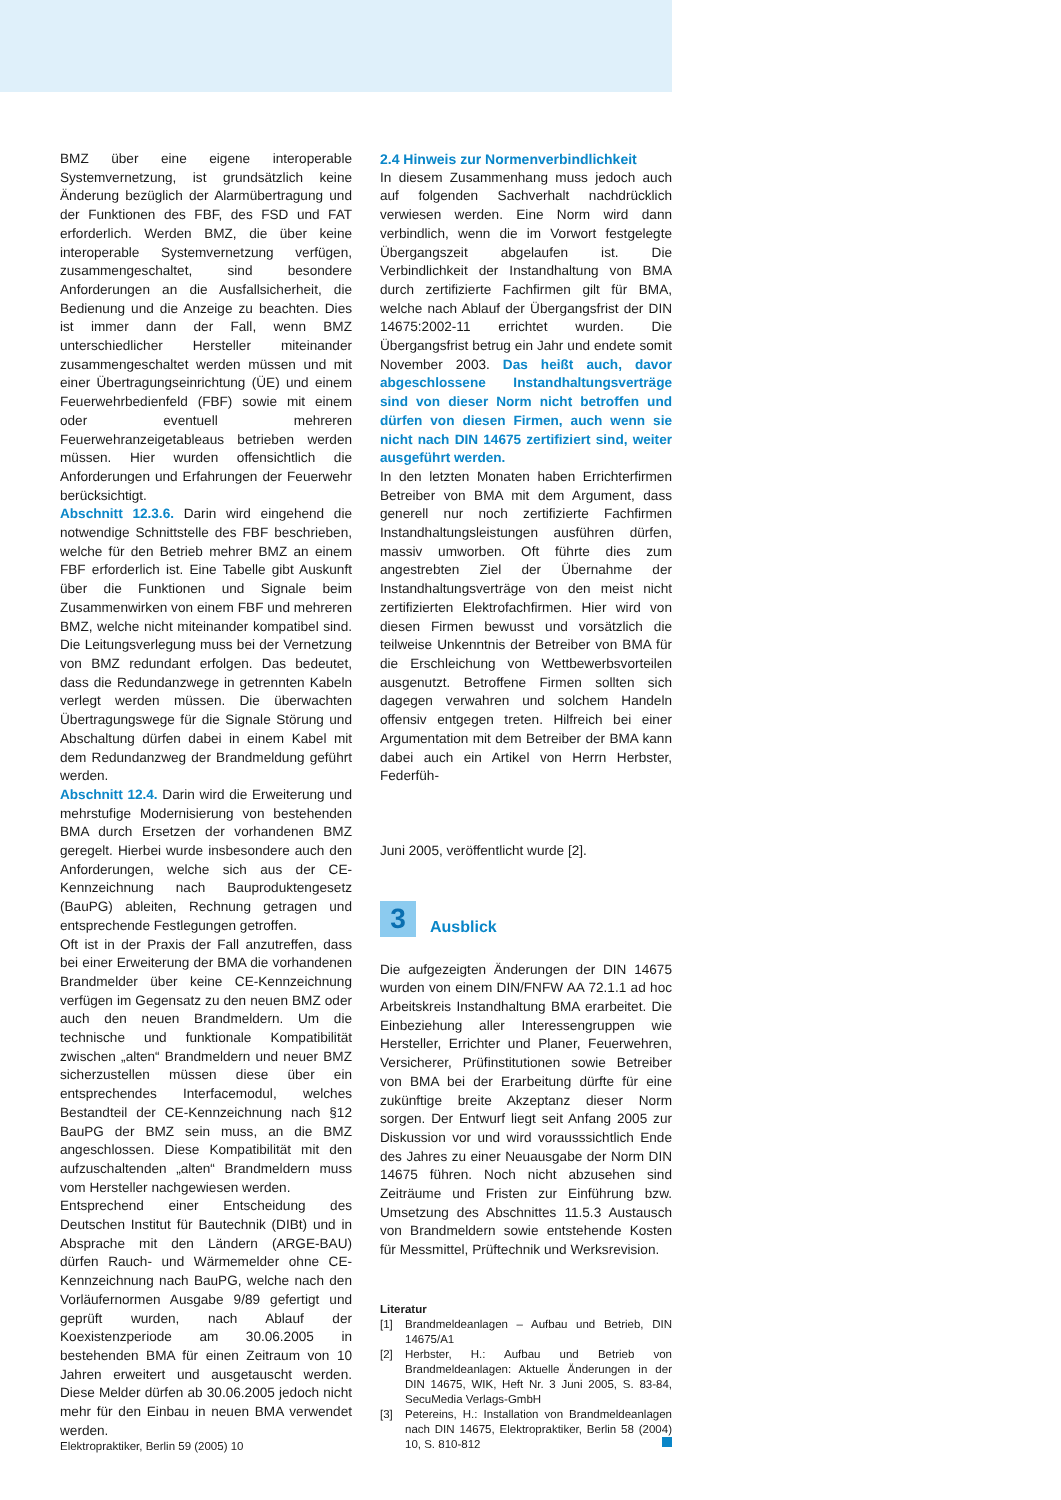BMZ über eine eigene interoperable Systemvernetzung, ist grundsätzlich keine Änderung bezüglich der Alarmübertragung und der Funktionen des FBF, des FSD und FAT erforderlich. Werden BMZ, die über keine interoperable Systemvernetzung verfügen, zusammengeschaltet, sind besondere Anforderungen an die Ausfallsicherheit, die Bedienung und die Anzeige zu beachten. Dies ist immer dann der Fall, wenn BMZ unterschiedlicher Hersteller miteinander zusammengeschaltet werden müssen und mit einer Übertragungseinrichtung (ÜE) und einem Feuerwehrbedienfeld (FBF) sowie mit einem oder eventuell mehreren Feuerwehranzeigetableaus betrieben werden müssen. Hier wurden offensichtlich die Anforderungen und Erfahrungen der Feuerwehr berücksichtigt.
Abschnitt 12.3.6. Darin wird eingehend die notwendige Schnittstelle des FBF beschrieben, welche für den Betrieb mehrer BMZ an einem FBF erforderlich ist. Eine Tabelle gibt Auskunft über die Funktionen und Signale beim Zusammenwirken von einem FBF und mehreren BMZ, welche nicht miteinander kompatibel sind. Die Leitungsverlegung muss bei der Vernetzung von BMZ redundant erfolgen. Das bedeutet, dass die Redundanzwege in getrennten Kabeln verlegt werden müssen. Die überwachten Übertragungswege für die Signale Störung und Abschaltung dürfen dabei in einem Kabel mit dem Redundanzweg der Brandmeldung geführt werden.
Abschnitt 12.4. Darin wird die Erweiterung und mehrstufige Modernisierung von bestehenden BMA durch Ersetzen der vorhandenen BMZ geregelt. Hierbei wurde insbesondere auch den Anforderungen, welche sich aus der CE-Kennzeichnung nach Bauproduktengesetz (BauPG) ableiten, Rechnung getragen und entsprechende Festlegungen getroffen.
Oft ist in der Praxis der Fall anzutreffen, dass bei einer Erweiterung der BMA die vorhandenen Brandmelder über keine CE-Kennzeichnung verfügen im Gegensatz zu den neuen BMZ oder auch den neuen Brandmeldern. Um die technische und funktionale Kompatibilität zwischen „alten“ Brandmeldern und neuer BMZ sicherzustellen müssen diese über ein entsprechendes Interfacemodul, welches Bestandteil der CE-Kennzeichnung nach §12 BauPG der BMZ sein muss, an die BMZ angeschlossen. Diese Kompatibilität mit den aufzuschaltenden „alten“ Brandmeldern muss vom Hersteller nachgewiesen werden.
Entsprechend einer Entscheidung des Deutschen Institut für Bautechnik (DIBt) und in Absprache mit den Ländern (ARGE-BAU) dürfen Rauch- und Wärmemelder ohne CE-Kennzeichnung nach BauPG, welche nach den Vorläufernormen Ausgabe 9/89 gefertigt und geprüft wurden, nach Ablauf der Koexistenzperiode am 30.06.2005 in bestehenden BMA für einen Zeitraum von 10 Jahren erweitert und ausgetauscht werden. Diese Melder dürfen ab 30.06.2005 jedoch nicht mehr für den Einbau in neuen BMA verwendet werden.
2.4 Hinweis zur Normenverbindlichkeit
In diesem Zusammenhang muss jedoch auch auf folgenden Sachverhalt nachdrücklich verwiesen werden. Eine Norm wird dann verbindlich, wenn die im Vorwort festgelegte Übergangszeit abgelaufen ist. Die Verbindlichkeit der Instandhaltung von BMA durch zertifizierte Fachfirmen gilt für BMA, welche nach Ablauf der Übergangsfrist der DIN 14675:2002-11 errichtet wurden. Die Übergangsfrist betrug ein Jahr und endete somit November 2003. Das heißt auch, davor abgeschlossene Instandhaltungsverträge sind von dieser Norm nicht betroffen und dürfen von diesen Firmen, auch wenn sie nicht nach DIN 14675 zertifiziert sind, weiter ausgeführt werden.
In den letzten Monaten haben Errichterfirmen Betreiber von BMA mit dem Argument, dass generell nur noch zertifizierte Fachfirmen Instandhaltungsleistungen ausführen dürfen, massiv umworben. Oft führte dies zum angestrebten Ziel der Übernahme der Instandhaltungsverträge von den meist nicht zertifizierten Elektrofachfirmen. Hier wird von diesen Firmen bewusst und vorsätzlich die teilweise Unkenntnis der Betreiber von BMA für die Erschleichung von Wettbewerbsvorteilen ausgenutzt. Betroffene Firmen sollten sich dagegen verwahren und solchem Handeln offensiv entgegen treten. Hilfreich bei einer Argumentation mit dem Betreiber der BMA kann dabei auch ein Artikel von Herrn Herbster, Federfüh-
Juni 2005, veröffentlicht wurde [2].
3
Ausblick
Die aufgezeigten Änderungen der DIN 14675 wurden von einem DIN/FNFW AA 72.1.1 ad hoc Arbeitskreis Instandhaltung BMA erarbeitet. Die Einbeziehung aller Interessengruppen wie Hersteller, Errichter und Planer, Feuerwehren, Versicherer, Prüfinstitutionen sowie Betreiber von BMA bei der Erarbeitung dürfte für eine zukünftige breite Akzeptanz dieser Norm sorgen. Der Entwurf liegt seit Anfang 2005 zur Diskussion vor und wird vorausssichtlich Ende des Jahres zu einer Neuausgabe der Norm DIN 14675 führen. Noch nicht abzusehen sind Zeiträume und Fristen zur Einführung bzw. Umsetzung des Abschnittes 11.5.3 Austausch von Brandmeldern sowie entstehende Kosten für Messmittel, Prüftechnik und Werksrevision.
Literatur
[1] Brandmeldeanlagen – Aufbau und Betrieb, DIN 14675/A1
[2] Herbster, H.: Aufbau und Betrieb von Brandmeldeanlagen: Aktuelle Änderungen in der DIN 14675, WIK, Heft Nr. 3 Juni 2005, S. 83-84, SecuMedia Verlags-GmbH
[3] Petereins, H.: Installation von Brandmeldeanlagen nach DIN 14675, Elektropraktiker, Berlin 58 (2004) 10, S. 810-812
Elektropraktiker, Berlin 59 (2005) 10